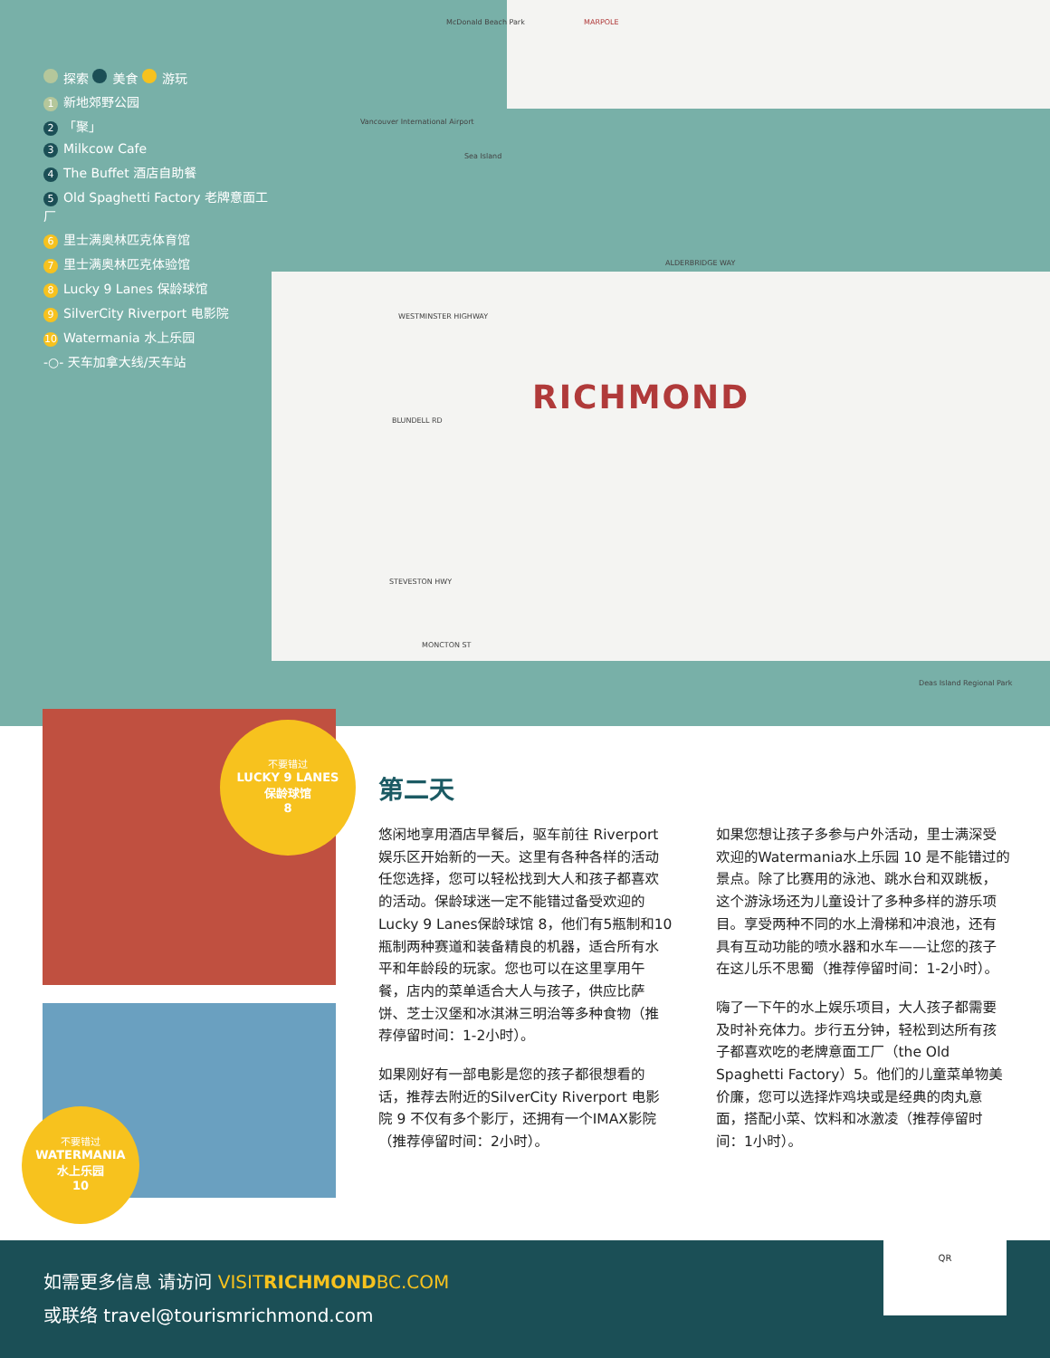探索 美食 游玩
1 新地郊野公园
2 「聚」
3 Milkcow Cafe
4 The Buffet 酒店自助餐
5 Old Spaghetti Factory 老牌意面工厂
6 里士满奥林匹克体育馆
7 里士满奥林匹克体验馆
8 Lucky 9 Lanes 保龄球馆
9 SilverCity Riverport 电影院
10 Watermania 水上乐园
-○- 天车加拿大线/天车站
McDonald Beach Park MARPOLE
Vancouver International Airport
Sea Island
WESTMINSTER HIGHWAY
ALDERBRIDGE WAY
BLUNDELL RD
STEVESTON HWY
MONCTON ST
Deas Island Regional Park
RICHMOND
不要错过
LUCKY 9 LANES
保龄球馆
8
不要错过
WATERMANIA
水上乐园
10
第二天
悠闲地享用酒店早餐后，驱车前往 Riverport 娱乐区开始新的一天。这里有各种各样的活动任您选择，您可以轻松找到大人和孩子都喜欢的活动。保龄球迷一定不能错过备受欢迎的Lucky 9 Lanes保龄球馆 8，他们有5瓶制和10瓶制两种赛道和装备精良的机器，适合所有水平和年龄段的玩家。您也可以在这里享用午餐，店内的菜单适合大人与孩子，供应比萨饼、芝士汉堡和冰淇淋三明治等多种食物（推荐停留时间：1-2小时）。
如果刚好有一部电影是您的孩子都很想看的话，推荐去附近的SilverCity Riverport 电影院 9 不仅有多个影厅，还拥有一个IMAX影院（推荐停留时间：2小时）。
如果您想让孩子多参与户外活动，里士满深受欢迎的Watermania水上乐园 10 是不能错过的景点。除了比赛用的泳池、跳水台和双跳板，这个游泳场还为儿童设计了多种多样的游乐项目。享受两种不同的水上滑梯和冲浪池，还有具有互动功能的喷水器和水车——让您的孩子在这儿乐不思蜀（推荐停留时间：1-2小时）。
嗨了一下午的水上娱乐项目，大人孩子都需要及时补充体力。步行五分钟，轻松到达所有孩子都喜欢吃的老牌意面工厂（the Old Spaghetti Factory）5。他们的儿童菜单物美价廉，您可以选择炸鸡块或是经典的肉丸意面，搭配小菜、饮料和冰激凌（推荐停留时间：1小时）。
QR
如需更多信息 请访问 VISITRICHMONDBC.COM
或联络 travel@tourismrichmond.com